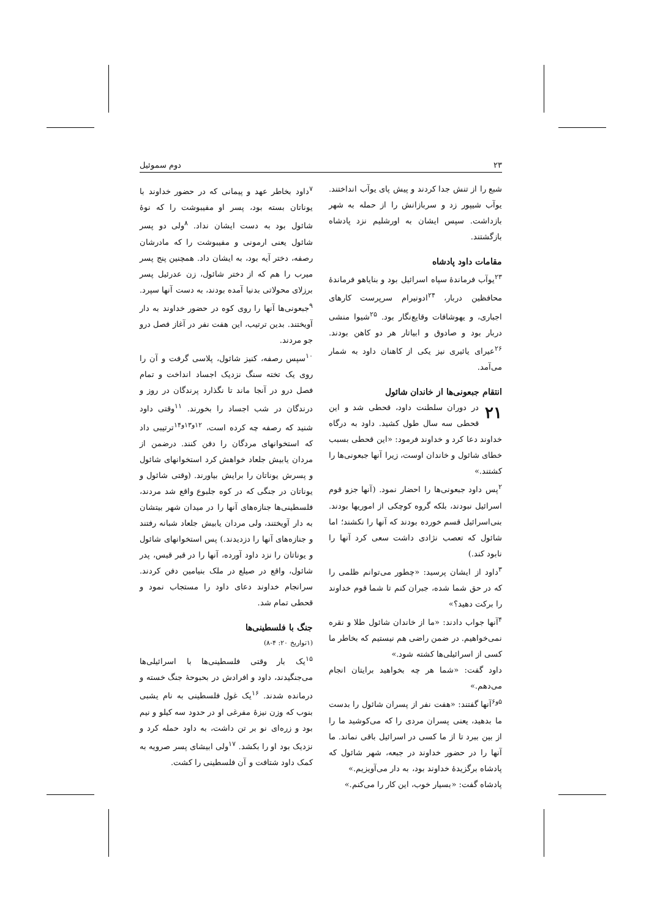۲۳ دوم سموئیل
شبع را از تنش جدا کردند و پیش پای یوآب انداختند. یوآب شیپور زد و سربازانش را از حمله به شهر بازداشت. سپس ایشان به اورشلیم نزد پادشاه بازگشتند.
مقامات داود پادشاه
<sup>۲۳</sup> یوآب فرماندهٔ سپاه اسرائیل بود و بنایاهو فرماندهٔ محافظین دربار، <sup>۲۴</sup>ادونیرام سرپرست کارهای اجباری، و یهوشافات وقایع‌نگار بود. <sup>۲۵</sup>شیوا منشی دربار بود و صادوق و ابیاتار هر دو کاهن بودند. <sup>۲۶</sup>عیرای یائیری نیز یکی از کاهنان داود به شمار می‌آمد.
انتقام جبعونی‌ها از خاندان شائول
۲۱ در دوران سلطنت داود، قحطی شد و این قحطی سه سال طول کشید. داود به درگاه خداوند دعا کرد و خداوند فرمود: «این قحطی بسبب خطای شائول و خاندان اوست، زیرا آنها جبعونی‌ها را کشتند.»
<sup>۲</sup> پس داود جبعونی‌ها را احضار نمود. (آنها جزو قوم اسرائیل نبودند، بلکه گروه کوچکی از اموریها بودند. بنی‌اسرائیل قسم خورده بودند که آنها را نکشند؛ اما شائول که تعصب نژادی داشت سعی کرد آنها را نابود کند.)
<sup>۳</sup> داود از ایشان پرسید: «چطور می‌توانم ظلمی را که در حق شما شده، جبران کنم تا شما قوم خداوند را برکت دهید؟»
<sup>۴</sup> آنها جواب دادند: «ما از خاندان شائول طلا و نقره نمی‌خواهیم. در ضمن راضی هم نیستیم که بخاطر ما کسی از اسرائیلی‌ها کشته شود.»
داود گفت: «شما هر چه بخواهید برایتان انجام می‌دهم.»
<sup>۵و۶</sup>آنها گفتند: «هفت نفر از پسران شائول را بدست ما بدهید، یعنی پسران مردی را که می‌کوشید ما را از بین ببرد تا از ما کسی در اسرائیل باقی نماند. ما آنها را در حضور خداوند در جبعه، شهر شائول که پادشاه برگزیدهٔ خداوند بود، به دار می‌آویزیم.»
پادشاه گفت: «بسیار خوب، این کار را می‌کنم.»
<sup>۷</sup> داود بخاطر عهد و پیمانی که در حضور خداوند با یوناتان بسته بود، پسر او مفیبوشت را که نوهٔ شائول بود به دست ایشان نداد. <sup>۸</sup>ولی دو پسر شائول یعنی ارمونی و مفیبوشت را که مادرشان رصفه، دختر آیه بود، به ایشان داد. همچنین پنج پسر میرب را هم که از دختر شائول، زن عدرئیل پسر برزلای محولاتی بدنیا آمده بودند، به دست آنها سپرد. <sup>۹</sup>جبعونی‌ها آنها را روی کوه در حضور خداوند به دار آویختند. بدین ترتیب، این هفت نفر در آغاز فصل درو جو مردند.
<sup>۱۰</sup> سپس رصفه، کنیز شائول، پلاسی گرفت و آن را روی یک تخته سنگ نزدیک اجساد انداخت و تمام فصل درو در آنجا ماند تا نگذارد پرندگان در روز و درندگان در شب اجساد را بخورند. <sup>۱۱</sup>وقتی داود شنید که رصفه چه کرده است، <sup>۱۲و۱۳و۱۴</sup>ترتیبی داد که استخوانهای مردگان را دفن کنند. درضمن از مردان یابیش جلعاد خواهش کرد استخوانهای شائول و پسرش یوناتان را برایش بیاورند. (وقتی شائول و یوناتان در جنگی که در کوه جلبوع واقع شد مردند، فلسطینی‌ها جنازه‌های آنها را در میدان شهر بیتشان به دار آویختند، ولی مردان یابیش جلعاد شبانه رفتند و جنازه‌های آنها را دزدیدند.) پس استخوانهای شائول و یوناتان را نزد داود آورده، آنها را در قبر قیس، پدر شائول، واقع در صیلع در ملک بنیامین دفن کردند. سرانجام خداوند دعای داود را مستجاب نمود و قحطی تمام شد.
جنگ با فلسطینی‌ها
(۱تواریخ ۲۰: ۴-۸)
<sup>۱۵</sup> یک بار وقتی فلسطینی‌ها با اسرائیلی‌ها می‌جنگیدند، داود و افرادش در بحبوحهٔ جنگ خسته و درمانده شدند. <sup>۱۶</sup>یک غول فلسطینی به نام یشبی بنوب که وزن نیزهٔ مفرغی او در حدود سه کیلو و نیم بود و زره‌ای نو بر تن داشت، به داود حمله کرد و نزدیک بود او را بکشد. <sup>۱۷</sup>ولی ابیشای پسر صرویه به کمک داود شتافت و آن فلسطینی را کشت.